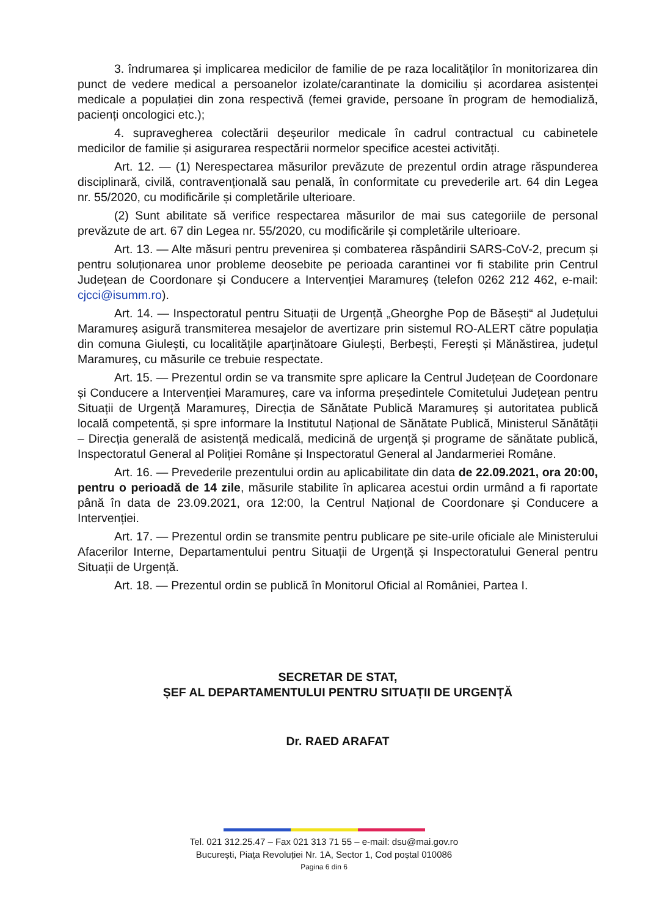3. îndrumarea și implicarea medicilor de familie de pe raza localităților în monitorizarea din punct de vedere medical a persoanelor izolate/carantinate la domiciliu și acordarea asistenței medicale a populației din zona respectivă (femei gravide, persoane în program de hemodializă, pacienți oncologici etc.);
4. supravegherea colectării deșeurilor medicale în cadrul contractual cu cabinetele medicilor de familie și asigurarea respectării normelor specifice acestei activități.
Art. 12. — (1) Nerespectarea măsurilor prevăzute de prezentul ordin atrage răspunderea disciplinară, civilă, contravențională sau penală, în conformitate cu prevederile art. 64 din Legea nr. 55/2020, cu modificările și completările ulterioare.
(2) Sunt abilitate să verifice respectarea măsurilor de mai sus categoriile de personal prevăzute de art. 67 din Legea nr. 55/2020, cu modificările și completările ulterioare.
Art. 13. — Alte măsuri pentru prevenirea și combaterea răspândirii SARS-CoV-2, precum și pentru soluționarea unor probleme deosebite pe perioada carantinei vor fi stabilite prin Centrul Județean de Coordonare și Conducere a Intervenției Maramureș (telefon 0262 212 462, e-mail: cjcci@isumm.ro).
Art. 14. — Inspectoratul pentru Situații de Urgență „Gheorghe Pop de Băsești“ al Județului Maramureș asigură transmiterea mesajelor de avertizare prin sistemul RO-ALERT către populația din comuna Giulești, cu localitățile aparținătoare Giulești, Berbești, Ferești și Mănăstirea, județul Maramureș, cu măsurile ce trebuie respectate.
Art. 15. — Prezentul ordin se va transmite spre aplicare la Centrul Județean de Coordonare și Conducere a Intervenției Maramureș, care va informa președintele Comitetului Județean pentru Situații de Urgență Maramureș, Direcția de Sănătate Publică Maramureș și autoritatea publică locală competentă, și spre informare la Institutul Național de Sănătate Publică, Ministerul Sănătății – Direcția generală de asistență medicală, medicină de urgență și programe de sănătate publică, Inspectoratul General al Poliției Române și Inspectoratul General al Jandarmeriei Române.
Art. 16. — Prevederile prezentului ordin au aplicabilitate din data de 22.09.2021, ora 20:00, pentru o perioadă de 14 zile, măsurile stabilite în aplicarea acestui ordin urmând a fi raportate până în data de 23.09.2021, ora 12:00, la Centrul Național de Coordonare și Conducere a Intervenției.
Art. 17. — Prezentul ordin se transmite pentru publicare pe site-urile oficiale ale Ministerului Afacerilor Interne, Departamentului pentru Situații de Urgență și Inspectoratului General pentru Situații de Urgență.
Art. 18. — Prezentul ordin se publică în Monitorul Oficial al României, Partea I.
SECRETAR DE STAT,
ȘEF AL DEPARTAMENTULUI PENTRU SITUAȚII DE URGENȚĂ
Dr. RAED ARAFAT
Tel. 021 312.25.47 – Fax 021 313 71 55 – e-mail: dsu@mai.gov.ro
București, Piața Revoluției Nr. 1A, Sector 1, Cod poștal 010086
Pagina 6 din 6